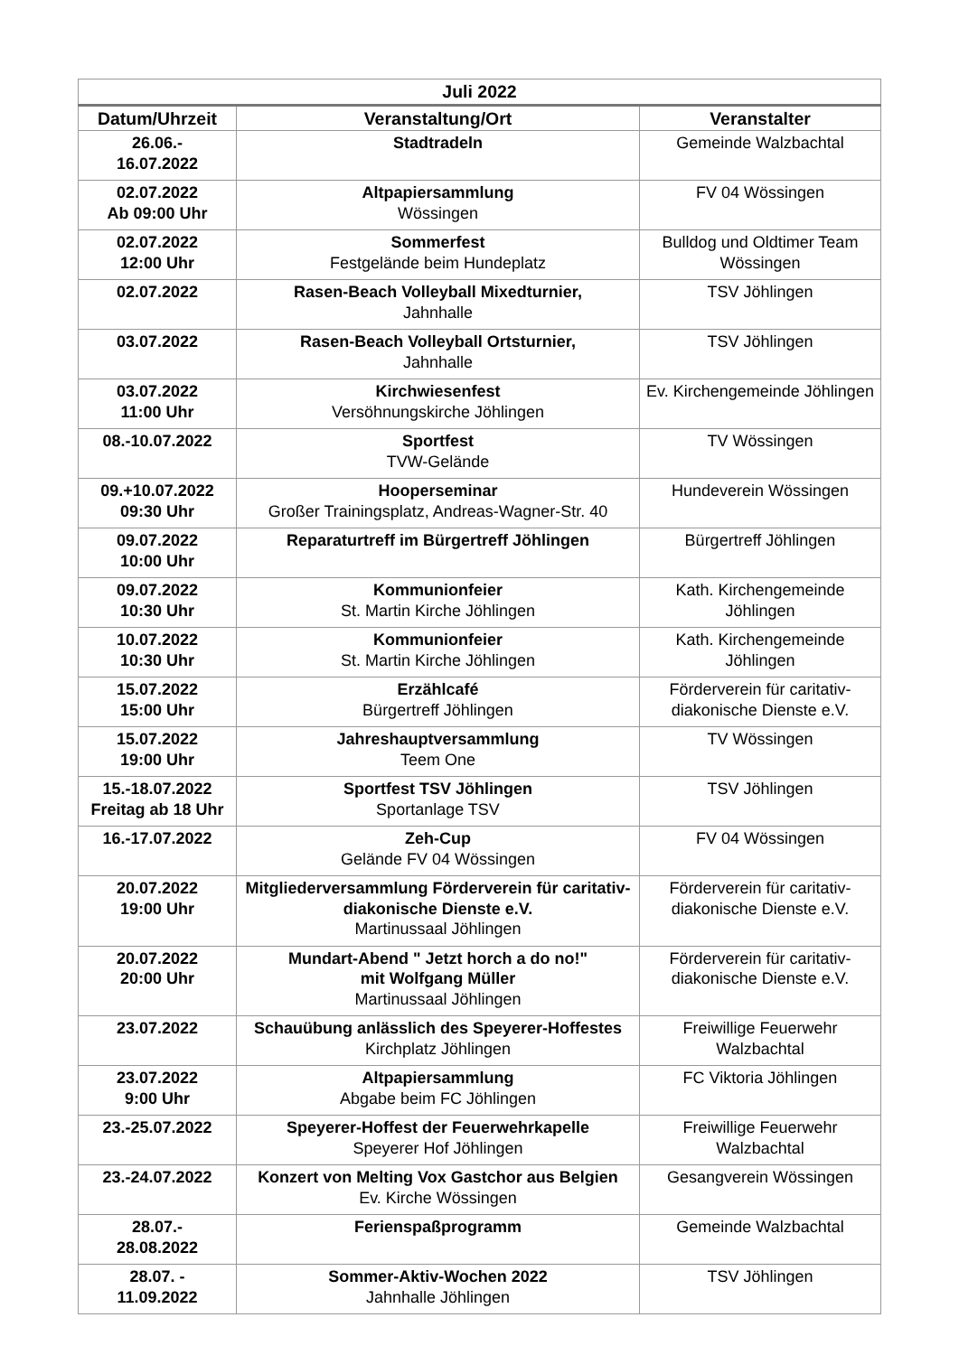| Juli 2022 | | |
| --- | --- | --- |
| Datum/Uhrzeit | Veranstaltung/Ort | Veranstalter |
| 26.06.- 16.07.2022 | Stadtradeln | Gemeinde Walzbachtal |
| 02.07.2022 Ab 09:00 Uhr | Altpapiersammlung Wössingen | FV 04 Wössingen |
| 02.07.2022 12:00 Uhr | Sommerfest Festgelände beim Hundeplatz | Bulldog und Oldtimer Team Wössingen |
| 02.07.2022 | Rasen-Beach Volleyball Mixedturnier, Jahnhalle | TSV Jöhlingen |
| 03.07.2022 | Rasen-Beach Volleyball Ortsturnier, Jahnhalle | TSV Jöhlingen |
| 03.07.2022 11:00 Uhr | Kirchwiesenfest Versöhnungskirche Jöhlingen | Ev. Kirchengemeinde Jöhlingen |
| 08.-10.07.2022 | Sportfest TVW-Gelände | TV Wössingen |
| 09.+10.07.2022 09:30 Uhr | Hooperseminar Großer Trainingsplatz, Andreas-Wagner-Str. 40 | Hundeverein Wössingen |
| 09.07.2022 10:00 Uhr | Reparaturtreff im Bürgertreff Jöhlingen | Bürgertreff Jöhlingen |
| 09.07.2022 10:30 Uhr | Kommunionfeier St. Martin Kirche Jöhlingen | Kath. Kirchengemeinde Jöhlingen |
| 10.07.2022 10:30 Uhr | Kommunionfeier St. Martin Kirche Jöhlingen | Kath. Kirchengemeinde Jöhlingen |
| 15.07.2022 15:00 Uhr | Erzählcafé Bürgertreff Jöhlingen | Förderverein für caritativ-diakonische Dienste e.V. |
| 15.07.2022 19:00 Uhr | Jahreshauptversammlung Teem One | TV Wössingen |
| 15.-18.07.2022 Freitag ab 18 Uhr | Sportfest TSV Jöhlingen Sportanlage TSV | TSV Jöhlingen |
| 16.-17.07.2022 | Zeh-Cup Gelände FV 04 Wössingen | FV 04 Wössingen |
| 20.07.2022 19:00 Uhr | Mitgliederversammlung Förderverein für caritativ-diakonische Dienste e.V. Martinussaal Jöhlingen | Förderverein für caritativ-diakonische Dienste e.V. |
| 20.07.2022 20:00 Uhr | Mundart-Abend " Jetzt horch a do no!" mit Wolfgang Müller Martinussaal Jöhlingen | Förderverein für caritativ-diakonische Dienste e.V. |
| 23.07.2022 | Schauübung anlässlich des Speyerer-Hoffestes Kirchplatz Jöhlingen | Freiwillige Feuerwehr Walzbachtal |
| 23.07.2022 9:00 Uhr | Altpapiersammlung Abgabe beim FC Jöhlingen | FC Viktoria Jöhlingen |
| 23.-25.07.2022 | Speyerer-Hoffest der Feuerwehrkapelle Speyerer Hof Jöhlingen | Freiwillige Feuerwehr Walzbachtal |
| 23.-24.07.2022 | Konzert von Melting Vox Gastchor aus Belgien Ev. Kirche Wössingen | Gesangverein Wössingen |
| 28.07.- 28.08.2022 | Ferienspaßprogramm | Gemeinde Walzbachtal |
| 28.07. - 11.09.2022 | Sommer-Aktiv-Wochen 2022 Jahnhalle Jöhlingen | TSV Jöhlingen |